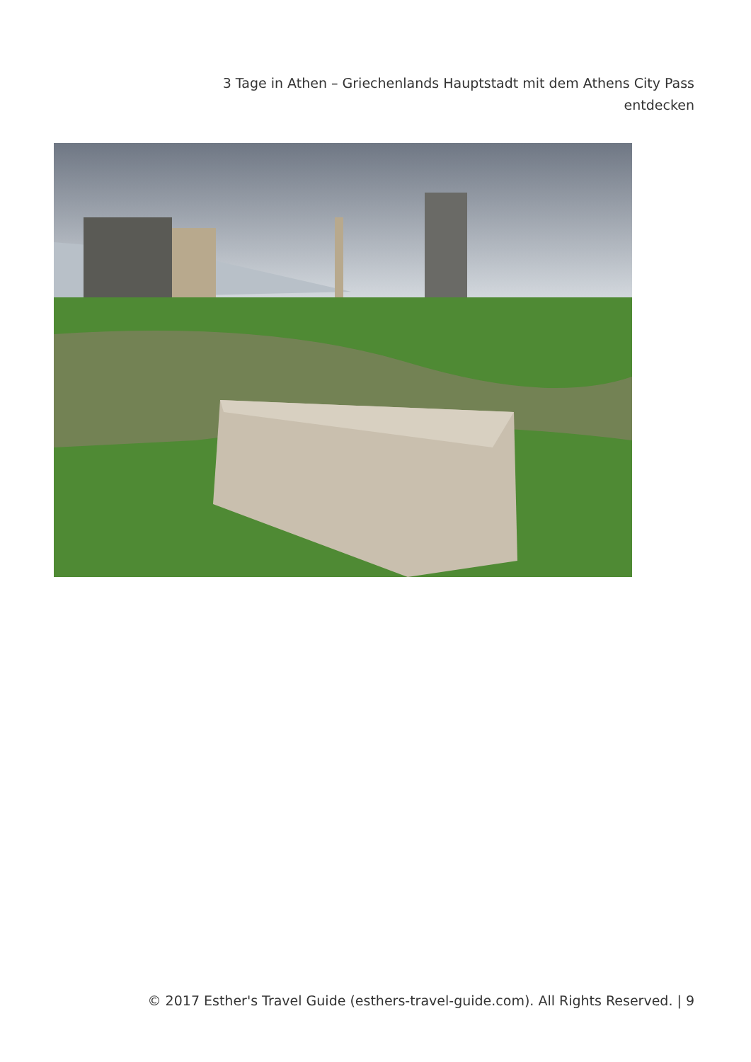3 Tage in Athen – Griechenlands Hauptstadt mit dem Athens City Pass entdecken
© 2017 Esther's Travel Guide (esthers-travel-guide.com). All Rights Reserved. | 9